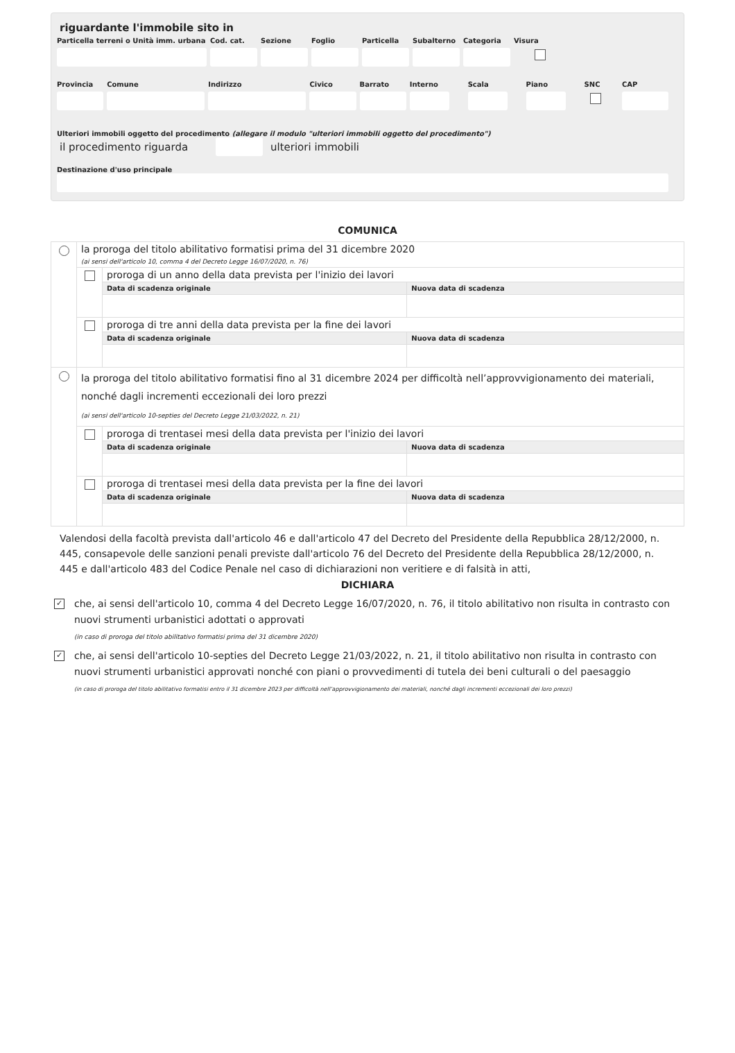riguardante l'immobile sito in
Particella terreni o Unità imm. urbana
Cod. cat.
Sezione Foglio Particella
Subalterno
Categoria
Visura
Provincia
Comune Indirizzo Civico Barrato Interno Scala Piano SNC CAP
Ulteriori immobili oggetto del procedimento (allegare il modulo "ulteriori immobili oggetto del procedimento")
il procedimento riguarda ulteriori immobili
Destinazione d'uso principale
COMUNICA
| | la proroga del titolo abilitativo formatisi prima del 31 dicembre 2020 (ai sensi dell'articolo 10, comma 4 del Decreto Legge 16/07/2020, n. 76) | | |
| | | proroga di un anno della data prevista per l'inizio dei lavori | |
| | | Data di scadenza originale | Nuova data di scadenza |
| | | proroga di tre anni della data prevista per la fine dei lavori | |
| | | Data di scadenza originale | Nuova data di scadenza |
| | la proroga del titolo abilitativo formatisi fino al 31 dicembre 2024 per difficoltà nell’approvvigionamento dei materiali, nonché dagli incrementi eccezionali dei loro prezzi (ai sensi dell'articolo 10-septies del Decreto Legge 21/03/2022, n. 21) | | |
| | | proroga di trentasei mesi della data prevista per l'inizio dei lavori | |
| | | Data di scadenza originale | Nuova data di scadenza |
| | | proroga di trentasei mesi della data prevista per la fine dei lavori | |
| | | Data di scadenza originale | Nuova data di scadenza |
Valendosi della facoltà prevista dall'articolo 46 e dall'articolo 47 del Decreto del Presidente della Repubblica 28/12/2000, n. 445, consapevole delle sanzioni penali previste dall'articolo 76 del Decreto del Presidente della Repubblica 28/12/2000, n. 445 e dall'articolo 483 del Codice Penale nel caso di dichiarazioni non veritiere e di falsità in atti,
DICHIARA
✓
che, ai sensi dell'articolo 10, comma 4 del Decreto Legge 16/07/2020, n. 76, il titolo abilitativo non risulta in contrasto con nuovi strumenti urbanistici adottati o approvati
(in caso di proroga del titolo abilitativo formatisi prima del 31 dicembre 2020)
✓
che, ai sensi dell'articolo 10-septies del Decreto Legge 21/03/2022, n. 21, il titolo abilitativo non risulta in contrasto con nuovi strumenti urbanistici approvati nonché con piani o provvedimenti di tutela dei beni culturali o del paesaggio
(in caso di proroga del titolo abilitativo formatisi entro il 31 dicembre 2023 per difficoltà nell’approvvigionamento dei materiali, nonché dagli incrementi eccezionali dei loro prezzi)